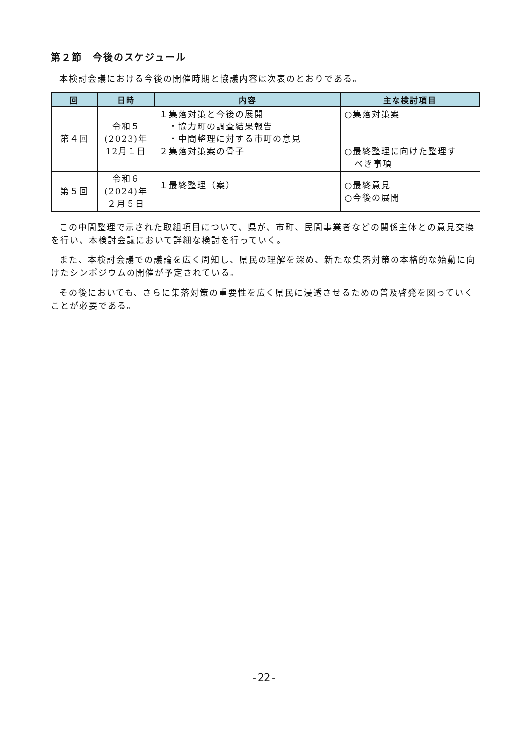第２節　今後のスケジュール
本検討会議における今後の開催時期と協議内容は次表のとおりである。
| 回 | 日時 | 内容 | 主な検討項目 |
| --- | --- | --- | --- |
| 第４回 | 令和５ (2023)年 12月１日 | １集落対策と今後の展開 ・協力町の調査結果報告 ・中間整理に対する市町の意見 ２集落対策案の骨子 | ○集落対策案 ○最終整理に向けた整理す べき事項 |
| 第５回 | 令和６ (2024)年 ２月５日 | １最終整理（案） | ○最終意見 ○今後の展開 |
この中間整理で示された取組項目について、県が、市町、民間事業者などの関係主体との意見交換を行い、本検討会議において詳細な検討を行っていく。
また、本検討会議での議論を広く周知し、県民の理解を深め、新たな集落対策の本格的な始動に向けたシンポジウムの開催が予定されている。
その後においても、さらに集落対策の重要性を広く県民に浸透させるための普及啓発を図っていくことが必要である。
-22-